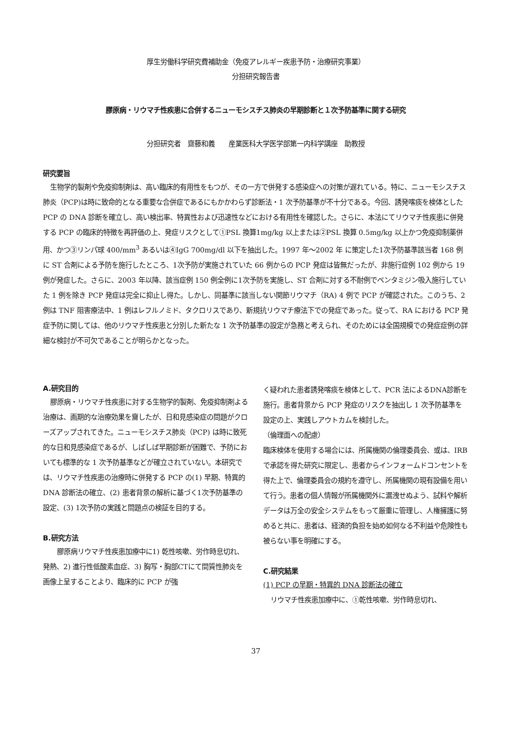厚生労働科学研究費補助金（免疫アレルギー疾患予防・治療研究事業）
分担研究報告書
膠原病・リウマチ性疾患に合併するニューモシスチス肺炎の早期診断と１次予防基準に関する研究
分担研究者　齋藤和義　　産業医科大学医学部第一内科学講座　助教授
研究要旨
生物学的製剤や免疫抑制剤は、高い臨床的有用性をもつが、その一方で併発する感染症への対策が遅れている。特に、ニューモシスチス肺炎（PCP)は時に致命的となる重要な合併症であるにもかかわらず診断法・1 次予防基準が不十分である。今回、誘発喀痰を検体とした PCP の DNA 診断を確立し、高い検出率、特異性および迅速性などにおける有用性を確認した。さらに、本法にてリウマチ性疾患に併発する PCP の臨床的特徴を再評価の上、発症リスクとして①PSL 換算1mg/kg 以上または②PSL 換算 0.5mg/kg 以上かつ免疫抑制薬併用、かつ③リンパ球 400/mm<sup>3</sup> あるいは④IgG 700mg/dl 以下を抽出した。1997 年～2002 年 に策定した1次予防基準該当者 168 例に ST 合剤による予防を施行したところ、1次予防が実施されていた 66 例からの PCP 発症は皆無だったが、非施行症例 102 例から 19 例が発症した。さらに、2003 年以降、該当症例 150 例全例に1次予防を実施し、ST 合剤に対する不耐例でペンタミジン吸入施行していた 1 例を除き PCP 発症は完全に抑止し得た。しかし、同基準に該当しない関節リウマチ（RA) 4 例で PCP が確認された。このうち、2 例は TNF 阻害療法中、1 例はレフルノミド、タクロリスであり、新規抗リウマチ療法下での発症であった。従って、RA における PCP 発症予防に関しては、他のリウマチ性疾患と分別した新たな 1 次予防基準の設定が急務と考えられ、そのためには全国規模での発症症例の詳細な検討が不可欠であることが明らかとなった。
A.研究目的
膠原病・リウマチ性疾患に対する生物学的製剤、免疫抑制剤よる治療は、画期的な治療効果を齎したが、日和見感染症の問題がクローズアップされてきた。ニューモシスチス肺炎（PCP) は時に致死的な日和見感染症であるが、しばしば早期診断が困難で、予防においても標準的な 1 次予防基準などが確立されていない。本研究では、リウマチ性疾患の治療時に併発する PCP の(1) 早期、特異的 DNA 診断法の確立、(2) 患者背景の解析に基づく1次予防基準の設定、(3) 1次予防の実践と問題点の検証を目的する。
B.研究方法
　膠原病リウマチ性疾患加療中に1) 乾性咳嗽、労作時息切れ、発熱、2) 進行性低酸素血症、3) 胸写・胸部CTにて間質性肺炎を画像上呈することより、臨床的に PCP が強
く疑われた患者誘発喀痰を検体として、PCR 法によるDNA診断を施行。患者背景から PCP 発症のリスクを抽出し 1 次予防基準を設定の上、実践しアウトカムを検討した。
（倫理面への配慮）
臨床検体を使用する場合には、所属機関の倫理委員会、或は、IRB で承認を得た研究に限定し、患者からインフォームドコンセントを得た上で、倫理委員会の規約を遵守し、所属機関の現有設備を用いて行う。患者の個人情報が所属機関外に漏洩せぬよう、試料や解析データは万全の安全システムをもって厳重に管理し、人権擁護に努めると共に、患者は、経済的負担を始め如何なる不利益や危険性も被らない事を明確にする。
C.研究結果
(1) PCP の早期・特異的 DNA 診断法の確立
リウマチ性疾患加療中に、①乾性咳嗽、労作時息切れ、
37